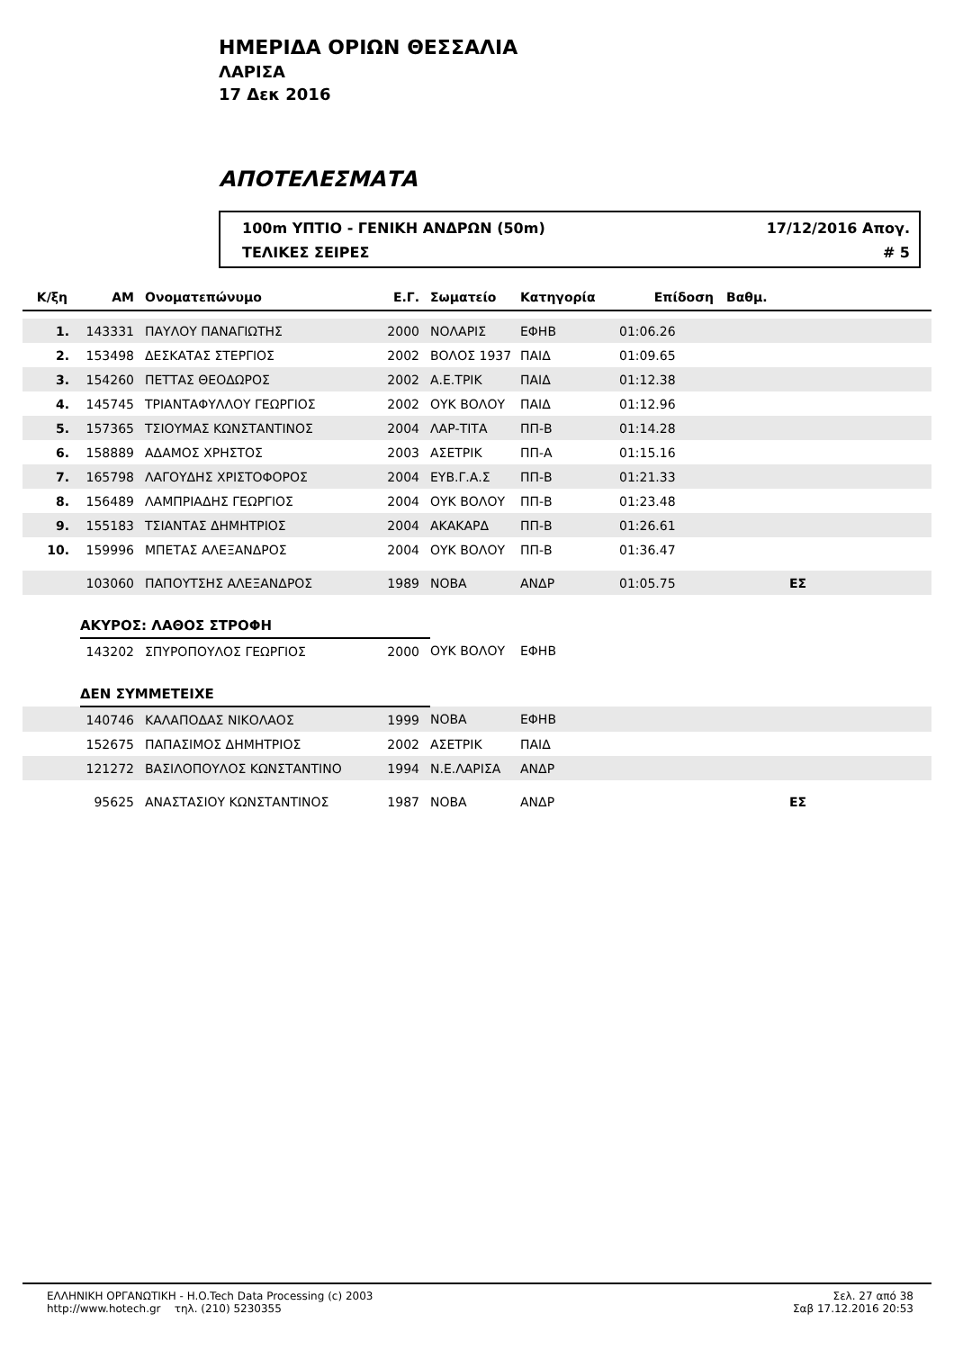ΗΜΕΡΙΔΑ ΟΡΙΩΝ ΘΕΣΣΑΛΙΑ
ΛΑΡΙΣΑ
17 Δεκ 2016
ΑΠΟΤΕΛΕΣΜΑΤΑ
100m ΥΠΤΙΟ - ΓΕΝΙΚΗ ΑΝΔΡΩΝ (50m) 17/12/2016 Απογ.
ΤΕΛΙΚΕΣ ΣΕΙΡΕΣ # 5
| Κ/ξη | ΑΜ | Ονοματεπώνυμο | Ε.Γ. | Σωματείο | Κατηγορία | Επίδοση | Βαθμ. | |
| --- | --- | --- | --- | --- | --- | --- | --- | --- |
| 1. | 143331 | ΠΑΥΛΟΥ ΠΑΝΑΓΙΩΤΗΣ | 2000 | ΝΟΛΑΡΙΣ | ΕΦΗΒ | 01:06.26 | | |
| 2. | 153498 | ΔΕΣΚΑΤΑΣ ΣΤΕΡΓΙΟΣ | 2002 | ΒΟΛΟΣ 1937 | ΠΑΙΔ | 01:09.65 | | |
| 3. | 154260 | ΠΕΤΤΑΣ ΘΕΟΔΩΡΟΣ | 2002 | Α.Ε.ΤΡΙΚ | ΠΑΙΔ | 01:12.38 | | |
| 4. | 145745 | ΤΡΙΑΝΤΑΦΥΛΛΟΥ ΓΕΩΡΓΙΟΣ | 2002 | ΟΥΚ ΒΟΛΟΥ | ΠΑΙΔ | 01:12.96 | | |
| 5. | 157365 | ΤΣΙΟΥΜΑΣ ΚΩΝΣΤΑΝΤΙΝΟΣ | 2004 | ΛΑΡ-ΤΙΤΑ | ΠΠ-Β | 01:14.28 | | |
| 6. | 158889 | ΑΔΑΜΟΣ ΧΡΗΣΤΟΣ | 2003 | ΑΣΕΤΡΙΚ | ΠΠ-Α | 01:15.16 | | |
| 7. | 165798 | ΛΑΓΟΥΔΗΣ ΧΡΙΣΤΟΦΟΡΟΣ | 2004 | ΕΥΒ.Γ.Α.Σ | ΠΠ-Β | 01:21.33 | | |
| 8. | 156489 | ΛΑΜΠΡΙΑΔΗΣ ΓΕΩΡΓΙΟΣ | 2004 | ΟΥΚ ΒΟΛΟΥ | ΠΠ-Β | 01:23.48 | | |
| 9. | 155183 | ΤΣΙΑΝΤΑΣ ΔΗΜΗΤΡΙΟΣ | 2004 | ΑΚΑΚΑΡΔ | ΠΠ-Β | 01:26.61 | | |
| 10. | 159996 | ΜΠΕΤΑΣ ΑΛΕΞΑΝΔΡΟΣ | 2004 | ΟΥΚ ΒΟΛΟΥ | ΠΠ-Β | 01:36.47 | | |
| | 103060 | ΠΑΠΟΥΤΣΗΣ ΑΛΕΞΑΝΔΡΟΣ | 1989 | ΝΟΒΑ | ΑΝΔΡ | 01:05.75 | | ΕΣ |
| | ΑΚΥΡΟΣ: ΛΑΘΟΣ ΣΤΡΟΦΗ | | | | | | | |
| | 143202 | ΣΠΥΡΟΠΟΥΛΟΣ ΓΕΩΡΓΙΟΣ | 2000 | ΟΥΚ ΒΟΛΟΥ | ΕΦΗΒ | | | |
| | ΔΕΝ ΣΥΜΜΕΤΕΙΧΕ | | | | | | | |
| | 140746 | ΚΑΛΑΠΟΔΑΣ ΝΙΚΟΛΑΟΣ | 1999 | ΝΟΒΑ | ΕΦΗΒ | | | |
| | 152675 | ΠΑΠΑΣΙΜΟΣ ΔΗΜΗΤΡΙΟΣ | 2002 | ΑΣΕΤΡΙΚ | ΠΑΙΔ | | | |
| | 121272 | ΒΑΣΙΛΟΠΟΥΛΟΣ ΚΩΝΣΤΑΝΤΙΝΟ | 1994 | Ν.Ε.ΛΑΡΙΣΑ | ΑΝΔΡ | | | |
| | 95625 | ΑΝΑΣΤΑΣΙΟΥ ΚΩΝΣΤΑΝΤΙΝΟΣ | 1987 | ΝΟΒΑ | ΑΝΔΡ | | | ΕΣ |
ΕΛΛΗΝΙΚΗ ΟΡΓΑΝΩΤΙΚΗ - H.O.Tech Data Processing (c) 2003
http://www.hotech.gr τηλ. (210) 5230355
Σελ. 27 από 38
Σαβ 17.12.2016 20:53